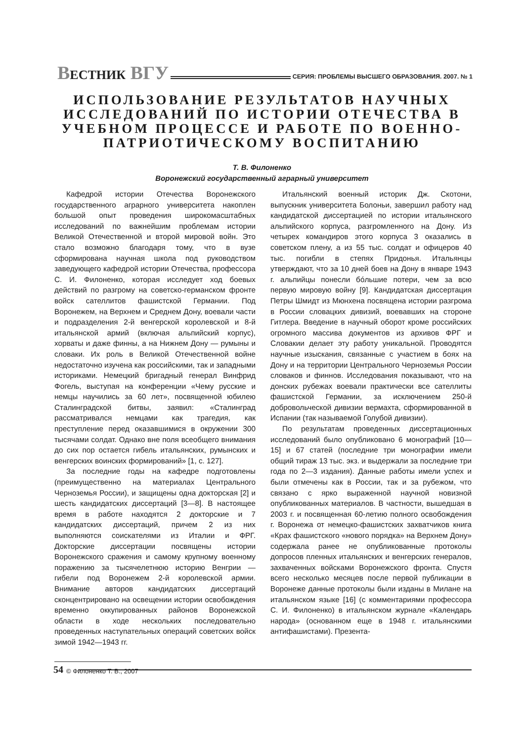ВЕСТНИК ВГУ
СЕРИЯ: ПРОБЛЕМЫ ВЫСШЕГО ОБРАЗОВАНИЯ. 2007. № 1
ИСПОЛЬЗОВАНИЕ РЕЗУЛЬТАТОВ НАУЧНЫХ ИССЛЕДОВАНИЙ ПО ИСТОРИИ ОТЕЧЕСТВА В УЧЕБНОМ ПРОЦЕССЕ И РАБОТЕ ПО ВОЕННО-ПАТРИОТИЧЕСКОМУ ВОСПИТАНИЮ
Т. В. Филоненко
Воронежский государственный аграрный университет
Кафедрой истории Отечества Воронежского государственного аграрного университета накоплен большой опыт проведения широкомасштабных исследований по важнейшим проблемам истории Великой Отечественной и второй мировой войн. Это стало возможно благодаря тому, что в вузе сформирована научная школа под руководством заведующего кафедрой истории Отечества, профессора С. И. Филоненко, которая исследует ход боевых действий по разгрому на советско-германском фронте войск сателлитов фашистской Германии. Под Воронежем, на Верхнем и Среднем Дону, воевали части и подразделения 2-й венгерской королевской и 8-й итальянской армий (включая альпийский корпус), хорваты и даже финны, а на Нижнем Дону — румыны и словаки. Их роль в Великой Отечественной войне недостаточно изучена как российскими, так и западными историками. Немецкий бригадный генерал Винфрид Фогель, выступая на конференции «Чему русские и немцы научились за 60 лет», посвященной юбилею Сталинградской битвы, заявил: «Сталинград рассматривался немцами как трагедия, как преступление перед оказавшимися в окружении 300 тысячами солдат. Однако вне поля всеобщего внимания до сих пор остается гибель итальянских, румынских и венгерских воинских формирований» [1, с. 127].
За последние годы на кафедре подготовлены (преимущественно на материалах Центрального Черноземья России), и защищены одна докторская [2] и шесть кандидатских диссертаций [3—8]. В настоящее время в работе находятся 2 докторские и 7 кандидатских диссертаций, причем 2 из них выполняются соискателями из Италии и ФРГ. Докторские диссертации посвящены истории Воронежского сражения и самому крупному военному поражению за тысячелетнюю историю Венгрии — гибели под Воронежем 2-й королевской армии. Внимание авторов кандидатских диссертаций сконцентрировано на освещении истории освобождения временно оккупированных районов Воронежской области в ходе нескольких последовательно проведенных наступательных операций советских войск зимой 1942—1943 гг.
© Филоненко Т. В., 2007
Итальянский военный историк Дж. Скотони, выпускник университета Болоньи, завершил работу над кандидатской диссертацией по истории итальянского альпийского корпуса, разгромленного на Дону. Из четырех командиров этого корпуса 3 оказались в советском плену, а из 55 тыс. солдат и офицеров 40 тыс. погибли в степях Придонья. Итальянцы утверждают, что за 10 дней боев на Дону в январе 1943 г. альпийцы понесли бóльшие потери, чем за всю первую мировую войну [9]. Кандидатская диссертация Петры Шмидт из Мюнхена посвящена истории разгрома в России словацких дивизий, воевавших на стороне Гитлера. Введение в научный оборот кроме российских огромного массива документов из архивов ФРГ и Словакии делает эту работу уникальной. Проводятся научные изыскания, связанные с участием в боях на Дону и на территории Центрального Черноземья России словаков и финнов. Исследования показывают, что на донских рубежах воевали практически все сателлиты фашистской Германии, за исключением 250-й добровольческой дивизии вермахта, сформированной в Испании (так называемой Голубой дивизии).
По результатам проведенных диссертационных исследований было опубликовано 6 монографий [10—15] и 67 статей (последние три монографии имели общий тираж 13 тыс. экз. и выдержали за последние три года по 2—3 издания). Данные работы имели успех и были отмечены как в России, так и за рубежом, что связано с ярко выраженной научной новизной опубликованных материалов. В частности, вышедшая в 2003 г. и посвященная 60-летию полного освобождения г. Воронежа от немецко-фашистских захватчиков книга «Крах фашистского «нового порядка» на Верхнем Дону» содержала ранее не опубликованные протоколы допросов пленных итальянских и венгерских генералов, захваченных войсками Воронежского фронта. Спустя всего несколько месяцев после первой публикации в Воронеже данные протоколы были изданы в Милане на итальянском языке [16] (с комментариями профессора С. И. Филоненко) в итальянском журнале «Календарь народа» (основанном еще в 1948 г. итальянскими антифашистами). Презента-
54